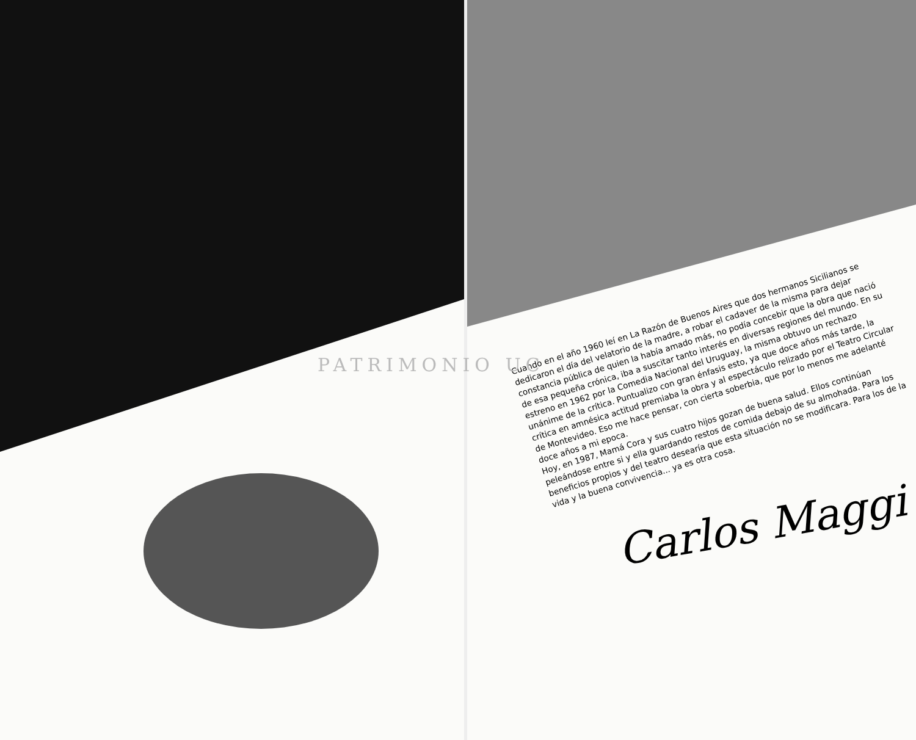Cuando en el año 1960 leí en La Razón de Buenos Aires que dos hermanos Sicilianos se dedicaron el día del velatorio de la madre, a robar el cadaver de la misma para dejar constancia pública de quien la había amado más, no podía concebir que la obra que nació de esa pequeña crónica, iba a suscitar tanto interés en diversas regiones del mundo. En su estreno en 1962 por la Comedia Nacional del Uruguay, la misma obtuvo un rechazo unánime de la crítica. Puntualizo con gran énfasis esto, ya que doce años más tarde, la crítica en amnésica actitud premiaba la obra y al espectáculo relizado por el Teatro Circular de Montevideo. Eso me hace pensar, con cierta soberbia, que por lo menos me adelanté doce años a mi epoca.
Hoy, en 1987, Mamá Cora y sus cuatro hijos gozan de buena salud. Ellos continúan peleándose entre si y ella guardando restos de comida debajo de su almohada. Para los beneficios propios y del teatro desearía que esta situación no se modificara. Para los de la vida y la buena convivencia... ya es otra cosa.
PATRIMONIO UC
Carlos Maggi